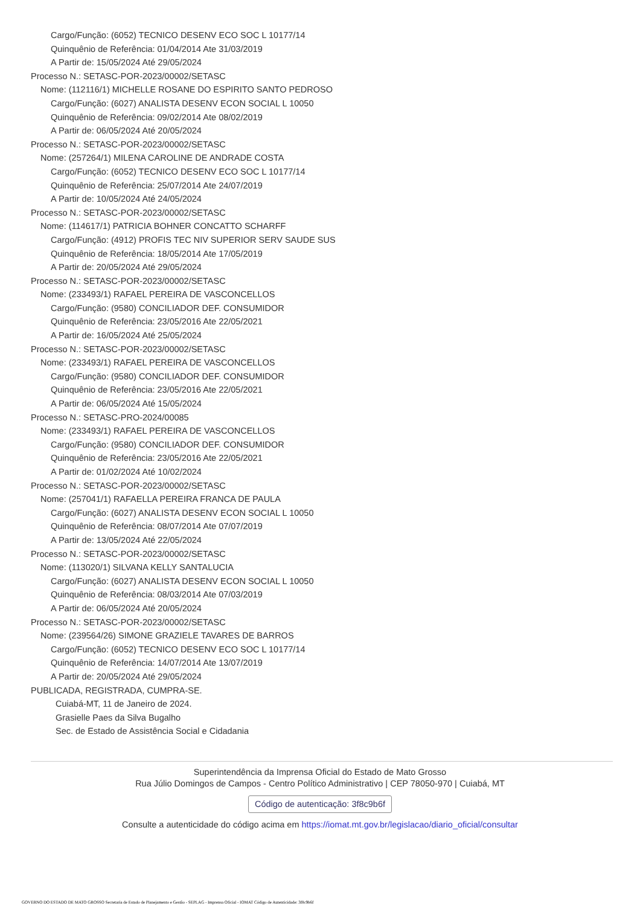Cargo/Função: (6052) TECNICO DESENV ECO SOC L 10177/14
Quinquênio de Referência: 01/04/2014 Ate 31/03/2019
A Partir de: 15/05/2024 Até 29/05/2024
Processo N.: SETASC-POR-2023/00002/SETASC
Nome: (112116/1) MICHELLE ROSANE DO ESPIRITO SANTO PEDROSO
Cargo/Função: (6027) ANALISTA DESENV ECON SOCIAL L 10050
Quinquênio de Referência: 09/02/2014 Ate 08/02/2019
A Partir de: 06/05/2024 Até 20/05/2024
Processo N.: SETASC-POR-2023/00002/SETASC
Nome: (257264/1) MILENA CAROLINE DE ANDRADE COSTA
Cargo/Função: (6052) TECNICO DESENV ECO SOC L 10177/14
Quinquênio de Referência: 25/07/2014 Ate 24/07/2019
A Partir de: 10/05/2024 Até 24/05/2024
Processo N.: SETASC-POR-2023/00002/SETASC
Nome: (114617/1) PATRICIA BOHNER CONCATTO SCHARFF
Cargo/Função: (4912) PROFIS TEC NIV SUPERIOR SERV SAUDE SUS
Quinquênio de Referência: 18/05/2014 Ate 17/05/2019
A Partir de: 20/05/2024 Até 29/05/2024
Processo N.: SETASC-POR-2023/00002/SETASC
Nome: (233493/1) RAFAEL PEREIRA DE VASCONCELLOS
Cargo/Função: (9580) CONCILIADOR DEF. CONSUMIDOR
Quinquênio de Referência: 23/05/2016 Ate 22/05/2021
A Partir de: 16/05/2024 Até 25/05/2024
Processo N.: SETASC-POR-2023/00002/SETASC
Nome: (233493/1) RAFAEL PEREIRA DE VASCONCELLOS
Cargo/Função: (9580) CONCILIADOR DEF. CONSUMIDOR
Quinquênio de Referência: 23/05/2016 Ate 22/05/2021
A Partir de: 06/05/2024 Até 15/05/2024
Processo N.: SETASC-PRO-2024/00085
Nome: (233493/1) RAFAEL PEREIRA DE VASCONCELLOS
Cargo/Função: (9580) CONCILIADOR DEF. CONSUMIDOR
Quinquênio de Referência: 23/05/2016 Ate 22/05/2021
A Partir de: 01/02/2024 Até 10/02/2024
Processo N.: SETASC-POR-2023/00002/SETASC
Nome: (257041/1) RAFAELLA PEREIRA FRANCA DE PAULA
Cargo/Função: (6027) ANALISTA DESENV ECON SOCIAL L 10050
Quinquênio de Referência: 08/07/2014 Ate 07/07/2019
A Partir de: 13/05/2024 Até 22/05/2024
Processo N.: SETASC-POR-2023/00002/SETASC
Nome: (113020/1) SILVANA KELLY SANTALUCIA
Cargo/Função: (6027) ANALISTA DESENV ECON SOCIAL L 10050
Quinquênio de Referência: 08/03/2014 Ate 07/03/2019
A Partir de: 06/05/2024 Até 20/05/2024
Processo N.: SETASC-POR-2023/00002/SETASC
Nome: (239564/26) SIMONE GRAZIELE TAVARES DE BARROS
Cargo/Função: (6052) TECNICO DESENV ECO SOC L 10177/14
Quinquênio de Referência: 14/07/2014 Ate 13/07/2019
A Partir de: 20/05/2024 Até 29/05/2024
PUBLICADA, REGISTRADA, CUMPRA-SE.
Cuiabá-MT, 11 de Janeiro de 2024.
Grasielle Paes da Silva Bugalho
Sec. de Estado de Assistência Social e Cidadania
Superintendência da Imprensa Oficial do Estado de Mato Grosso
Rua Júlio Domingos de Campos - Centro Político Administrativo | CEP 78050-970 | Cuiabá, MT
Código de autenticação: 3f8c9b6f
Consulte a autenticidade do código acima em https://iomat.mt.gov.br/legislacao/diario_oficial/consultar
GOVERNO DO ESTADO DE MATO GROSSO Secretaria de Estado de Planejamento e Gestão - SEPLAG - Imprensa Oficial - IOMAT Código de Autenticidade: 3f8c9b6f